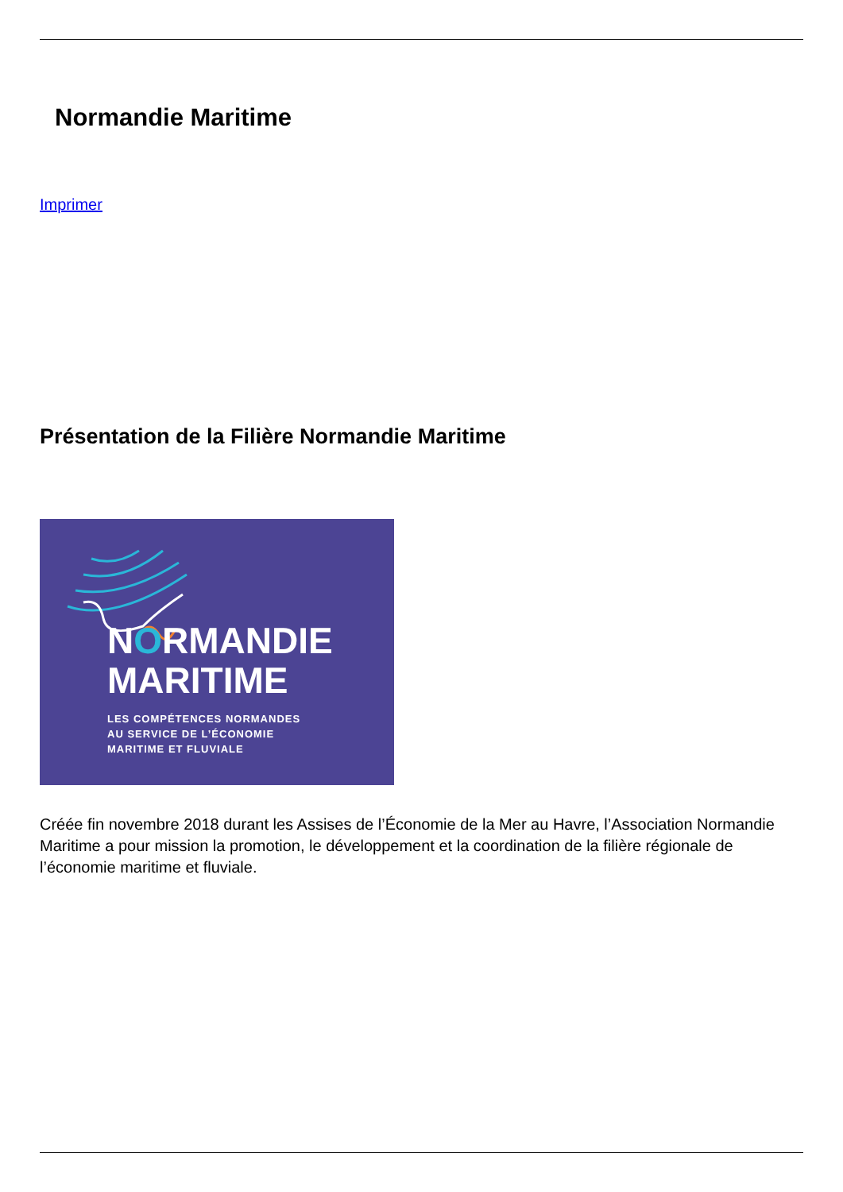Normandie Maritime
Imprimer
Présentation de la Filière Normandie Maritime
NORMANDIE
MARITIME
LES COMPÉTENCES NORMANDES
AU SERVICE DE L’ÉCONOMIE
MARITIME ET FLUVIALE
Créée fin novembre 2018 durant les Assises de l’Économie de la Mer au Havre, l’Association Normandie Maritime a pour mission la promotion, le développement et la coordination de la filière régionale de l’économie maritime et fluviale.